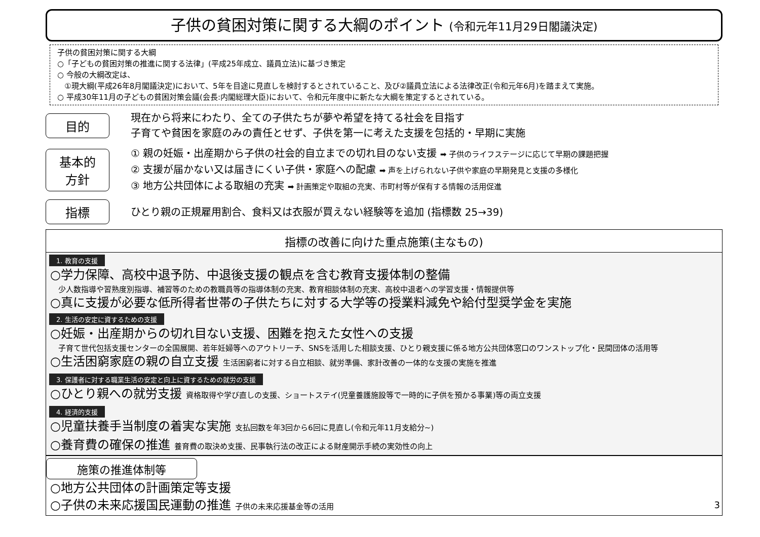子供の貧困対策に関する大綱のポイント (令和元年11月29日閣議決定)
子供の貧困対策に関する大綱
○「子どもの貧困対策の推進に関する法律」(平成25年成立、議員立法)に基づき策定
○ 今般の大綱改定は、
①現大綱(平成26年8月閣議決定)において、5年を目途に見直しを検討するとされていること、及び②議員立法による法律改正(令和元年6月)を踏まえて実施。
○ 平成30年11月の子どもの貧困対策会議(会長:内閣総理大臣)において、令和元年度中に新たな大綱を策定するとされている。
目的
現在から将来にわたり、全ての子供たちが夢や希望を持てる社会を目指す
子育てや貧困を家庭のみの責任とせず、子供を第一に考えた支援を包括的・早期に実施
基本的
方針
① 親の妊娠・出産期から子供の社会的自立までの切れ目のない支援 ➡ 子供のライフステージに応じて早期の課題把握
② 支援が届かない又は届きにくい子供・家庭への配慮 ➡ 声を上げられない子供や家庭の早期発見と支援の多様化
③ 地方公共団体による取組の充実 ➡ 計画策定や取組の充実、市町村等が保有する情報の活用促進
指標
ひとり親の正規雇用割合、食料又は衣服が買えない経験等を追加 (指標数 25→39)
指標の改善に向けた重点施策(主なもの)
1. 教育の支援
○学力保障、高校中退予防、中退後支援の観点を含む教育支援体制の整備
少人数指導や習熟度別指導、補習等のための教職員等の指導体制の充実、教育相談体制の充実、高校中退者への学習支援・情報提供等
○真に支援が必要な低所得者世帯の子供たちに対する大学等の授業料減免や給付型奨学金を実施
2. 生活の安定に資するための支援
○妊娠・出産期からの切れ目ない支援、困難を抱えた女性への支援
子育て世代包括支援センターの全国展開、若年妊婦等へのアウトリーチ、SNSを活用した相談支援、ひとり親支援に係る地方公共団体窓口のワンストップ化・民間団体の活用等
○生活困窮家庭の親の自立支援 生活困窮者に対する自立相談、就労準備、家計改善の一体的な支援の実施を推進
3. 保護者に対する職業生活の安定と向上に資するための就労の支援
○ひとり親への就労支援 資格取得や学び直しの支援、ショートステイ(児童養護施設等で一時的に子供を預かる事業)等の両立支援
4. 経済的支援
○児童扶養手当制度の着実な実施 支払回数を年3回から6回に見直し(令和元年11月支給分~)
○養育費の確保の推進 養育費の取決め支援、民事執行法の改正による財産開示手続の実効性の向上
施策の推進体制等
○地方公共団体の計画策定等支援
○子供の未来応援国民運動の推進 子供の未来応援基金等の活用 3